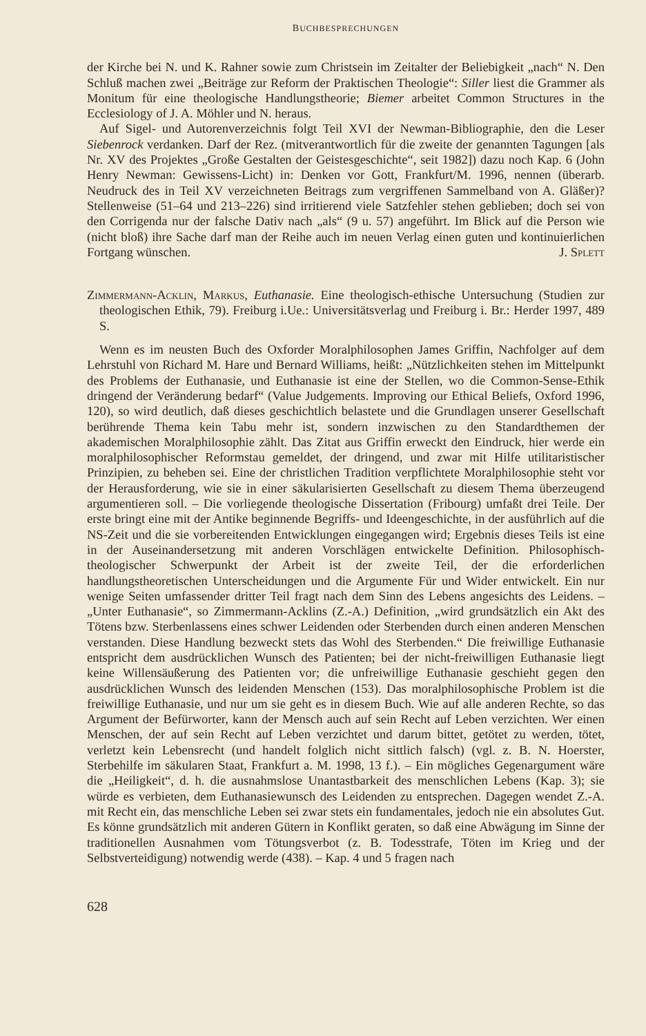BUCHBESPRECHUNGEN
der Kirche bei N. und K. Rahner sowie zum Christsein im Zeitalter der Beliebigkeit „nach“ N. Den Schluß machen zwei „Beiträge zur Reform der Praktischen Theologie“: Siller liest die Grammer als Monitum für eine theologische Handlungstheorie; Biemer arbeitet Common Structures in the Ecclesiology of J. A. Möhler und N. heraus.
Auf Sigel- und Autorenverzeichnis folgt Teil XVI der Newman-Bibliographie, den die Leser Siebenrock verdanken. Darf der Rez. (mitverantwortlich für die zweite der genannten Tagungen [als Nr. XV des Projektes „Große Gestalten der Geistesgeschichte“, seit 1982]) dazu noch Kap. 6 (John Henry Newman: Gewissens-Licht) in: Denken vor Gott, Frankfurt/M. 1996, nennen (überarb. Neudruck des in Teil XV verzeichneten Beitrags zum vergriffenen Sammelband von A. Gläßer)? Stellenweise (51–64 und 213–226) sind irritierend viele Satzfehler stehen geblieben; doch sei von den Corrigenda nur der falsche Dativ nach „als“ (9 u. 57) angeführt. Im Blick auf die Person wie (nicht bloß) ihre Sache darf man der Reihe auch im neuen Verlag einen guten und kontinuierlichen Fortgang wünschen. J. Splett
Zimmermann-Acklin, Markus, Euthanasie. Eine theologisch-ethische Untersuchung (Studien zur theologischen Ethik, 79). Freiburg i.Ue.: Universitätsverlag und Freiburg i. Br.: Herder 1997, 489 S.
Wenn es im neusten Buch des Oxforder Moralphilosophen James Griffin, Nachfolger auf dem Lehrstuhl von Richard M. Hare und Bernard Williams, heißt: „Nützlichkeiten stehen im Mittelpunkt des Problems der Euthanasie, und Euthanasie ist eine der Stellen, wo die Common-Sense-Ethik dringend der Veränderung bedarf“ (Value Judgements. Improving our Ethical Beliefs, Oxford 1996, 120), so wird deutlich, daß dieses geschichtlich belastete und die Grundlagen unserer Gesellschaft berührende Thema kein Tabu mehr ist, sondern inzwischen zu den Standardthemen der akademischen Moralphilosophie zählt. Das Zitat aus Griffin erweckt den Eindruck, hier werde ein moralphilosophischer Reformstau gemeldet, der dringend, und zwar mit Hilfe utilitaristischer Prinzipien, zu beheben sei. Eine der christlichen Tradition verpflichtete Moralphilosophie steht vor der Herausforderung, wie sie in einer säkularisierten Gesellschaft zu diesem Thema überzeugend argumentieren soll. – Die vorliegende theologische Dissertation (Fribourg) umfaßt drei Teile. Der erste bringt eine mit der Antike beginnende Begriffs- und Ideengeschichte, in der ausführlich auf die NS-Zeit und die sie vorbereitenden Entwicklungen eingegangen wird; Ergebnis dieses Teils ist eine in der Auseinandersetzung mit anderen Vorschlägen entwickelte Definition. Philosophisch-theologischer Schwerpunkt der Arbeit ist der zweite Teil, der die erforderlichen handlungstheoretischen Unterscheidungen und die Argumente Für und Wider entwickelt. Ein nur wenige Seiten umfassender dritter Teil fragt nach dem Sinn des Lebens angesichts des Leidens. – „Unter Euthanasie“, so Zimmermann-Acklins (Z.-A.) Definition, „wird grundsätzlich ein Akt des Tötens bzw. Sterbenlassens eines schwer Leidenden oder Sterbenden durch einen anderen Menschen verstanden. Diese Handlung bezweckt stets das Wohl des Sterbenden.“ Die freiwillige Euthanasie entspricht dem ausdrücklichen Wunsch des Patienten; bei der nicht-freiwilligen Euthanasie liegt keine Willensäußerung des Patienten vor; die unfreiwillige Euthanasie geschieht gegen den ausdrücklichen Wunsch des leidenden Menschen (153). Das moralphilosophische Problem ist die freiwillige Euthanasie, und nur um sie geht es in diesem Buch. Wie auf alle anderen Rechte, so das Argument der Befürworter, kann der Mensch auch auf sein Recht auf Leben verzichten. Wer einen Menschen, der auf sein Recht auf Leben verzichtet und darum bittet, getötet zu werden, tötet, verletzt kein Lebensrecht (und handelt folglich nicht sittlich falsch) (vgl. z. B. N. Hoerster, Sterbehilfe im säkularen Staat, Frankfurt a. M. 1998, 13 f.). – Ein mögliches Gegenargument wäre die „Heiligkeit“, d. h. die ausnahmslose Unantastbarkeit des menschlichen Lebens (Kap. 3); sie würde es verbieten, dem Euthanasiewunsch des Leidenden zu entsprechen. Dagegen wendet Z.-A. mit Recht ein, das menschliche Leben sei zwar stets ein fundamentales, jedoch nie ein absolutes Gut. Es könne grundsätzlich mit anderen Gütern in Konflikt geraten, so daß eine Abwägung im Sinne der traditionellen Ausnahmen vom Tötungsverbot (z. B. Todesstrafe, Töten im Krieg und der Selbstverteidigung) notwendig werde (438). – Kap. 4 und 5 fragen nach
628